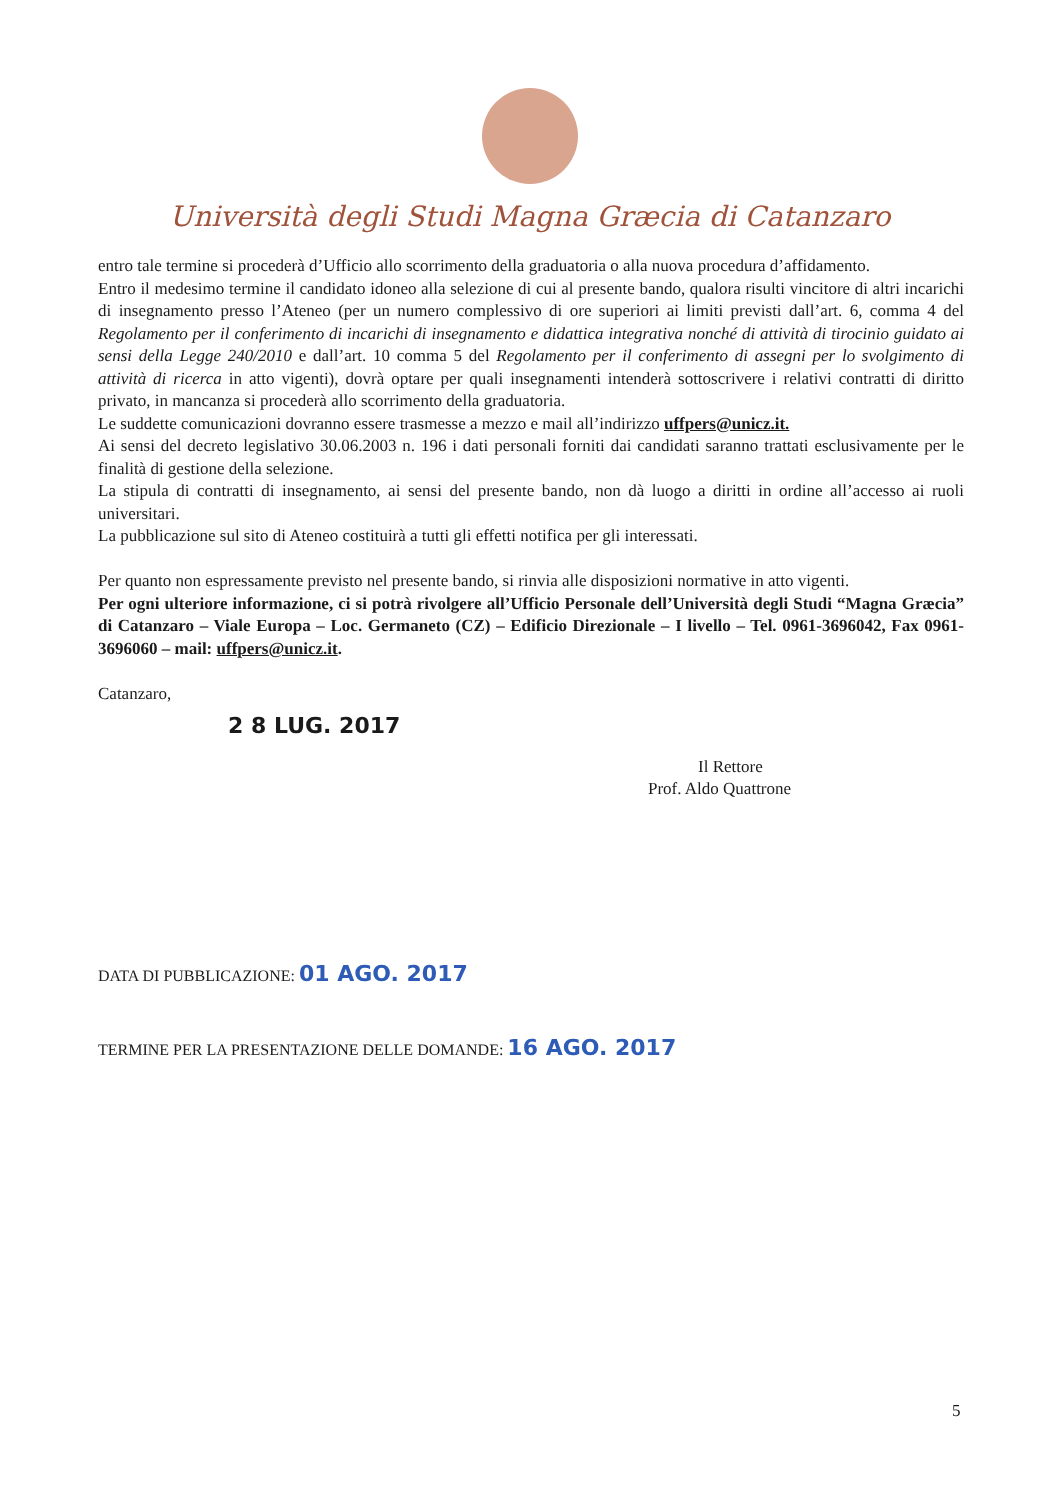Università degli Studi Magna Græcia di Catanzaro
entro tale termine si procederà d’Ufficio allo scorrimento della graduatoria o alla nuova procedura d’affidamento.
Entro il medesimo termine il candidato idoneo alla selezione di cui al presente bando, qualora risulti vincitore di altri incarichi di insegnamento presso l’Ateneo (per un numero complessivo di ore superiori ai limiti previsti dall’art. 6, comma 4 del Regolamento per il conferimento di incarichi di insegnamento e didattica integrativa nonché di attività di tirocinio guidato ai sensi della Legge 240/2010 e dall’art. 10 comma 5 del Regolamento per il conferimento di assegni per lo svolgimento di attività di ricerca in atto vigenti), dovrà optare per quali insegnamenti intenderà sottoscrivere i relativi contratti di diritto privato, in mancanza si procederà allo scorrimento della graduatoria.
Le suddette comunicazioni dovranno essere trasmesse a mezzo e mail all’indirizzo uffpers@unicz.it.
Ai sensi del decreto legislativo 30.06.2003 n. 196 i dati personali forniti dai candidati saranno trattati esclusivamente per le finalità di gestione della selezione.
La stipula di contratti di insegnamento, ai sensi del presente bando, non dà luogo a diritti in ordine all’accesso ai ruoli universitari.
La pubblicazione sul sito di Ateneo costituirà a tutti gli effetti notifica per gli interessati.
Per quanto non espressamente previsto nel presente bando, si rinvia alle disposizioni normative in atto vigenti.
Per ogni ulteriore informazione, ci si potrà rivolgere all’Ufficio Personale dell’Università degli Studi “Magna Græcia” di Catanzaro – Viale Europa – Loc. Germaneto (CZ) – Edificio Direzionale – I livello – Tel. 0961-3696042, Fax 0961-3696060 – mail: uffpers@unicz.it.
Catanzaro,
2 8 LUG. 2017
Il Rettore
Prof. Aldo Quattrone
DATA DI PUBBLICAZIONE: 01 AGO. 2017
TERMINE PER LA PRESENTAZIONE DELLE DOMANDE: 16 AGO. 2017
5